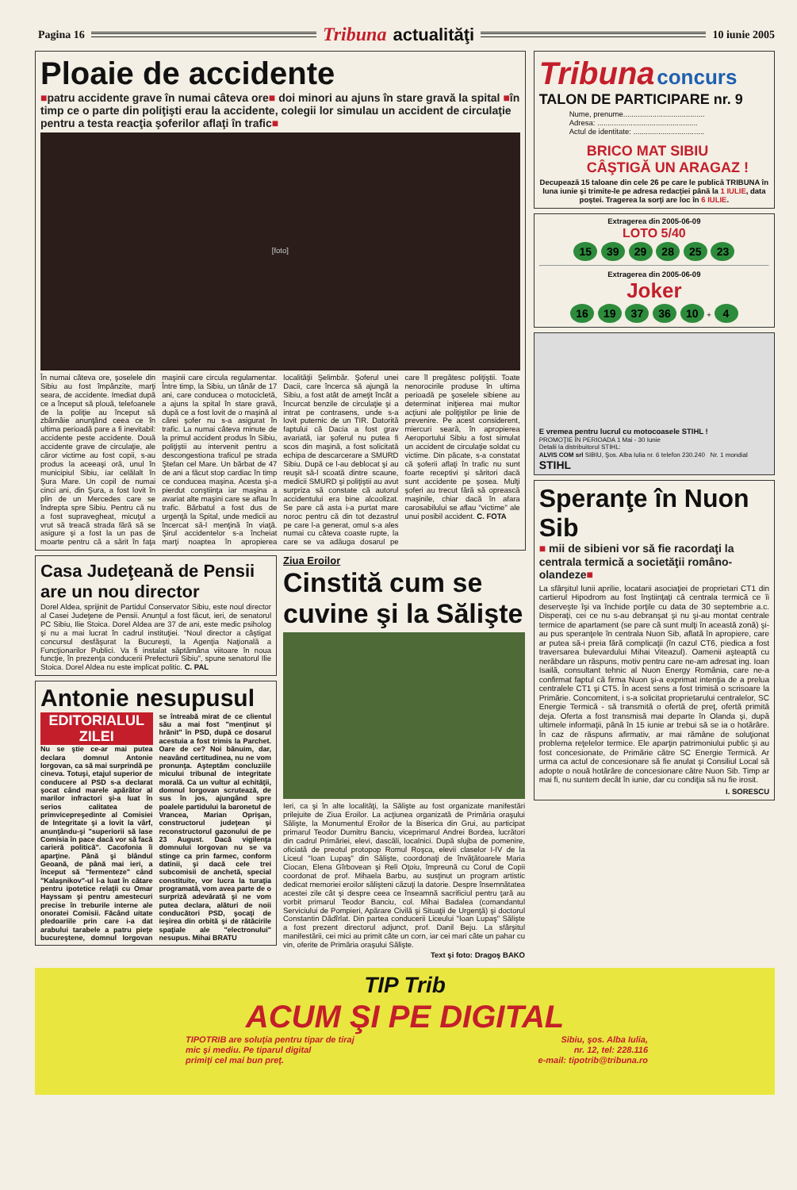Pagina 16
Tribuna actualităţi
10 iunie 2005
Ploaie de accidente
■patru accidente grave în numai câteva ore■ doi minori au ajuns în stare gravă la spital ■în timp ce o parte din poliţişti erau la accidente, colegii lor simulau un accident de circulaţie pentru a testa reacţia şoferilor aflaţi în trafic■
[foto]
În numai câteva ore, şoselele din Sibiu au fost împânzite, marţi seara, de accidente. Imediat după ce a început să plouă, telefoanele de la poliţie au început să zbârnâie anunţând ceea ce în ultima perioadă pare a fi inevitabil: accidente peste accidente. Două accidente grave de circulaţie, ale căror victime au fost copii, s-au produs la aceeaşi oră, unul în municipiul Sibiu, iar celălalt în Şura Mare. Un copil de numai cinci ani, din Şura, a fost lovit în plin de un Mercedes care se îndrepta spre Sibiu. Pentru că nu a fost supravegheat, micuţul a vrut să treacă strada fără să se asigure şi a fost la un pas de moarte pentru că a sărit în faţa maşinii care circula regulamentar. Între timp, la Sibiu, un tânăr de 17 ani, care conducea o motocicletă, a ajuns la spital în stare gravă, după ce a fost lovit de o maşină al cărei şofer nu s-a asigurat în trafic. La numai câteva minute de la primul accident produs în Sibiu, poliţiştii au intervenit pentru a descongestiona traficul pe strada Ştefan cel Mare. Un bărbat de 47 de ani a făcut stop cardiac în timp ce conducea maşina. Acesta şi-a pierdut conştiinţa iar maşina a avariat alte maşini care se aflau în trafic. Bărbatul a fost dus de urgenţă la Spital, unde medicii au încercat să-l menţină în viaţă. Şirul accidentelor s-a încheiat marţi noaptea în apropierea localităţii Şelimbăr. Şoferul unei Dacii, care încerca să ajungă la Sibiu, a fost atât de ameţit încât a încurcat benzile de circulaţie şi a intrat pe contrasens, unde s-a lovit puternic de un TIR. Datorită faptului că Dacia a fost grav avariată, iar şoferul nu putea fi scos din maşină, a fost solicitată echipa de descarcerare a SMURD Sibiu. După ce l-au deblocat şi au reuşit să-l scoată dintre scaune, medicii SMURD şi poliţiştii au avut surpriza să constate că autorul accidentului era bine alcoolizat. Se pare că asta i-a purtat mare noroc pentru că din tot dezastrul pe care l-a generat, omul s-a ales numai cu câteva coaste rupte, la care se va adăuga dosarul pe care îl pregătesc poliţiştii. Toate nenorocirile produse în ultima perioadă pe şoselele sibiene au determinat iniţierea mai multor acţiuni ale poliţiştilor pe linie de prevenire. Pe acest considerent, miercuri seară, în apropierea Aeroportului Sibiu a fost simulat un accident de circulaţie soldat cu victime. Din păcate, s-a constatat că şoferii aflaţi în trafic nu sunt foarte receptivi şi săritori dacă sunt accidente pe şosea. Mulţi şoferi au trecut fără să oprească maşinile, chiar dacă în afara carosabilului se aflau "victime" ale unui posibil accident. C. FOTA
Casa Judeţeană de Pensii are un nou director
Dorel Aldea, sprijinit de Partidul Conservator Sibiu, este noul director al Casei Judeţene de Pensii. Anunţul a fost făcut, ieri, de senatorul PC Sibiu, Ilie Stoica. Dorel Aldea are 37 de ani, este medic psiholog şi nu a mai lucrat în cadrul instituţiei. "Noul director a câştigat concursul desfăşurat la Bucureşti, la Agenţia Naţională a Funcţionarilor Publici. Va fi instalat săptămâna viitoare în noua funcţie, în prezenţa conducerii Prefecturii Sibiu", spune senatorul Ilie Stoica. Dorel Aldea nu este implicat politic. C. PAL
Antonie nesupusul
EDITORIALUL ZILEI
Nu se ştie ce-ar mai putea declara domnul Antonie Iorgovan, ca să mai surprindă pe cineva. Totuşi, etajul superior de conducere al PSD s-a declarat şocat când marele apărător al marilor infractori şi-a luat în serios calitatea de primvicepreşedinte al Comisiei de Integritate şi a lovit la vârf, anunţându-şi "superiorii să lase Comisia în pace dacă vor să facă carieră politică". Cacofonia îi aparţine. Până şi blândul Geoană, de până mai ieri, a început să "fermenteze" când "Kalaşnikov"-ul l-a luat în cătare pentru ipotetice relaţii cu Omar Hayssam şi pentru amestecuri precise în treburile interne ale onoratei Comisii. Făcând uitate pledoariile prin care i-a dat arabului tarabele a patru pieţe bucureştene, domnul Iorgovan se întreabă mirat de ce clientul său a mai fost "menţinut şi hrănit" în PSD, după ce dosarul acestuia a fost trimis la Parchet. Oare de ce? Noi bănuim, dar, neavând certitudinea, nu ne vom pronunţa. Aşteptăm concluziile micului tribunal de integritate morală. Ca un vultur al echităţii, domnul Iorgovan scrutează, de sus în jos, ajungând spre poalele partidului la baronetul de Vrancea, Marian Oprişan, constructorul judeţean şi reconstructorul gazonului de pe 23 August. Dacă vigilenţa domnului Iorgovan nu se va stinge ca prin farmec, conform datinii, şi dacă cele trei subcomisii de anchetă, special constituite, vor lucra la turaţia programată, vom avea parte de o surpriză adevărată şi ne vom putea declara, alături de noii conducători PSD, şocaţi de ieşirea din orbită şi de rătăcirile spaţiale ale "electronului" nesupus. Mihai BRATU
Ziua Eroilor
Cinstită cum se cuvine şi la Sălişte
Ieri, ca şi în alte localităţi, la Sălişte au fost organizate manifestări prilejuite de Ziua Eroilor. La acţiunea organizată de Primăria oraşului Sălişte, la Monumentul Eroilor de la Biserica din Grui, au participat primarul Teodor Dumitru Banciu, viceprimarul Andrei Bordea, lucrători din cadrul Primăriei, elevi, dascăli, localnici. După slujba de pomenire, oficiată de preotul protopop Romul Roşca, elevii claselor I-IV de la Liceul "Ioan Lupaş" din Sălişte, coordonaţi de învăţătoarele Maria Ciocan, Elena Gîrbovean şi Reli Oţoiu, împreună cu Corul de Copii coordonat de prof. Mihaela Barbu, au susţinut un program artistic dedicat memoriei eroilor sălişteni căzuţi la datorie. Despre însemnătatea acestei zile cât şi despre ceea ce înseamnă sacrificiul pentru ţară au vorbit primarul Teodor Banciu, col. Mihai Badalea (comandantul Serviciului de Pompieri, Apărare Civilă şi Situaţii de Urgenţă) şi doctorul Constantin Dădîrlat. Din partea conducerii Liceului "Ioan Lupaş" Sălişte a fost prezent directorul adjunct, prof. Danil Beju. La sfârşitul manifestării, cei mici au primit câte un corn, iar cei mari câte un pahar cu vin, oferite de Primăria oraşului Sălişte.
Text şi foto: Dragoş BAKO
Tribuna concurs
TALON DE PARTICIPARE nr. 9
Nume, prenume.......................................
Adresa: ................................................
Actul de identitate: ..................................
BRICO MAT SIBIU CÂŞTIGĂ UN ARAGAZ !
Decupează 15 taloane din cele 26 pe care le publică TRIBUNA în luna iunie şi trimite-le pe adresa redacţiei până la 1 IULIE, data poştei. Tragerea la sorţi are loc în 6 IULIE.
Extragerea din 2005-06-09
LOTO 5/40
15 39 29 28 25 23
Extragerea din 2005-06-09
Joker
16 19 37 36 10 + 4
E vremea pentru lucrul cu motocoasele STIHL !
PROMOŢIE ÎN PERIOADA 1 Mai - 30 Iunie
Detalii la distribuitorul STIHL:
ALVIS COM srl SIBIU, Şos. Alba Iulia nr. 6 telefon 230.240 Nr. 1 mondial STIHL
Speranţe în Nuon Sib
■ mii de sibieni vor să fie racordaţi la centrala termică a societăţii româno-olandeze■
La sfârşitul lunii aprilie, locatarii asociaţiei de proprietari CT1 din cartierul Hipodrom au fost înştiinţaţi că centrala termică ce îi deserveşte îşi va închide porţile cu data de 30 septembrie a.c. Disperaţi, cei ce nu s-au debranşat şi nu şi-au montat centrale termice de apartament (se pare că sunt mulţi în această zonă) şi-au pus speranţele în centrala Nuon Sib, aflată în apropiere, care ar putea să-i preia fără complicaţii (în cazul CT6, piedica a fost traversarea bulevardului Mihai Viteazul). Oamenii aşteaptă cu nerăbdare un răspuns, motiv pentru care ne-am adresat ing. Ioan Isailă, consultant tehnic al Nuon Energy România, care ne-a confirmat faptul că firma Nuon şi-a exprimat intenţia de a prelua centralele CT1 şi CT5. În acest sens a fost trimisă o scrisoare la Primărie. Concomitent, i s-a solicitat proprietarului centralelor, SC Energie Termică - să transmită o ofertă de preţ, ofertă primită deja. Oferta a fost transmisă mai departe în Olanda şi, după ultimele informaţii, până în 15 iunie ar trebui să se ia o hotărâre. În caz de răspuns afirmativ, ar mai rămâne de soluţionat problema reţelelor termice. Ele aparţin patrimoniului public şi au fost concesionate, de Primărie către SC Energie Termică. Ar urma ca actul de concesionare să fie anulat şi Consiliul Local să adopte o nouă hotărâre de concesionare către Nuon Sib. Timp ar mai fi, nu suntem decât în iunie, dar cu condiţia să nu fie irosit.
I. SORESCU
TIP Trib
ACUM ŞI PE DIGITAL
TIPOTRIB are soluţia pentru tipar de tiraj
mic şi mediu. Pe tiparul digital
primiţi cel mai bun preţ.
Sibiu, şos. Alba Iulia,
nr. 12, tel: 228.116
e-mail: tipotrib@tribuna.ro